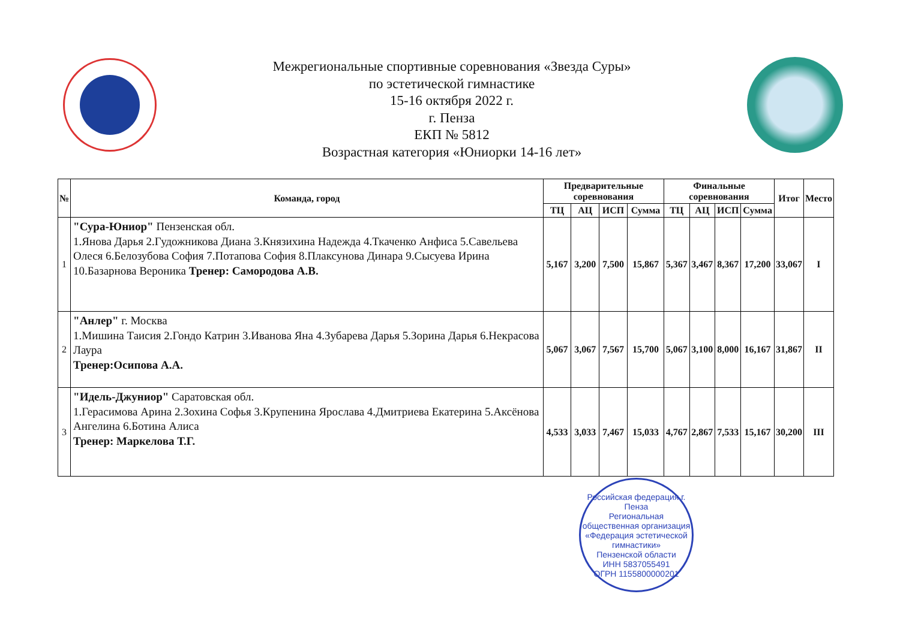Межрегиональные спортивные соревнования «Звезда Суры»
по эстетической гимнастике
15-16 октября 2022 г.
г. Пенза
ЕКП № 5812
Возрастная категория «Юниорки 14-16 лет»
| № | Команда, город | Предварительные соревнования | | | | Финальные соревнования | | | | Итог | Место |
| --- | --- | --- | --- | --- | --- | --- | --- | --- | --- | --- | --- |
| | | ТЦ | АЦ | ИСП | Сумма | ТЦ | АЦ | ИСП | Сумма | | |
| 1 | "Сура-Юниор" Пензенская обл. 1.Янова Дарья 2.Гудожникова Диана 3.Князихина Надежда 4.Ткаченко Анфиса 5.Савельева Олеся 6.Белозубова София 7.Потапова София 8.Плаксунова Динара 9.Сысуева Ирина 10.Базарнова Вероника Тренер: Самородова А.В. | 5,167 | 3,200 | 7,500 | 15,867 | 5,367 | 3,467 | 8,367 | 17,200 | 33,067 | I |
| 2 | "Анлер" г. Москва 1.Мишина Таисия 2.Гондо Катрин 3.Иванова Яна 4.Зубарева Дарья 5.Зорина Дарья 6.Некрасова Лаура Тренер:Осипова А.А. | 5,067 | 3,067 | 7,567 | 15,700 | 5,067 | 3,100 | 8,000 | 16,167 | 31,867 | II |
| 3 | "Идель-Джуниор" Саратовская обл. 1.Герасимова Арина 2.Зохина Софья 3.Крупенина Ярослава 4.Дмитриева Екатерина 5.Аксёнова Ангелина 6.Ботина Алиса Тренер: Маркелова Т.Г. | 4,533 | 3,033 | 7,467 | 15,033 | 4,767 | 2,867 | 7,533 | 15,167 | 30,200 | III |
Российская федерация г. Пенза
Региональная общественная организация
«Федерация эстетической гимнастики»
Пензенской области
ИНН 5837055491
ОГРН 1155800000201